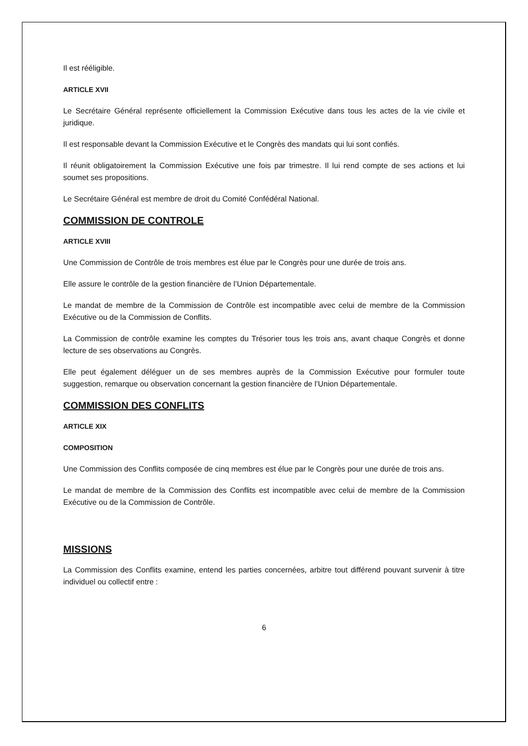Il est rééligible.
ARTICLE XVII
Le Secrétaire Général représente officiellement la Commission Exécutive dans tous les actes de la vie civile et juridique.
Il est responsable devant la Commission Exécutive et le Congrès des mandats qui lui sont confiés.
Il réunit obligatoirement la Commission Exécutive une fois par trimestre. Il lui rend compte de ses actions et lui soumet ses propositions.
Le Secrétaire Général est membre de droit du Comité Confédéral National.
COMMISSION DE CONTROLE
ARTICLE XVIII
Une Commission de Contrôle de trois membres est élue par le Congrès pour une durée de trois ans.
Elle assure le contrôle de la gestion financière de l’Union Départementale.
Le mandat de membre de la Commission de Contrôle est incompatible avec celui de membre de la Commission Exécutive ou de la Commission de Conflits.
La Commission de contrôle examine les comptes du Trésorier tous les trois ans, avant chaque Congrès et donne lecture de ses observations au Congrès.
Elle peut également déléguer un de ses membres auprès de la Commission Exécutive pour formuler toute suggestion, remarque ou observation concernant la gestion financière de l’Union Départementale.
COMMISSION DES CONFLITS
ARTICLE XIX
COMPOSITION
Une Commission des Conflits composée de cinq membres est élue par le Congrès pour une durée de trois ans.
Le mandat de membre de la Commission des Conflits est incompatible avec celui de membre de la Commission Exécutive ou de la Commission de Contrôle.
MISSIONS
La Commission des Conflits examine, entend les parties concernées, arbitre tout différend pouvant survenir à titre individuel ou collectif entre :
6